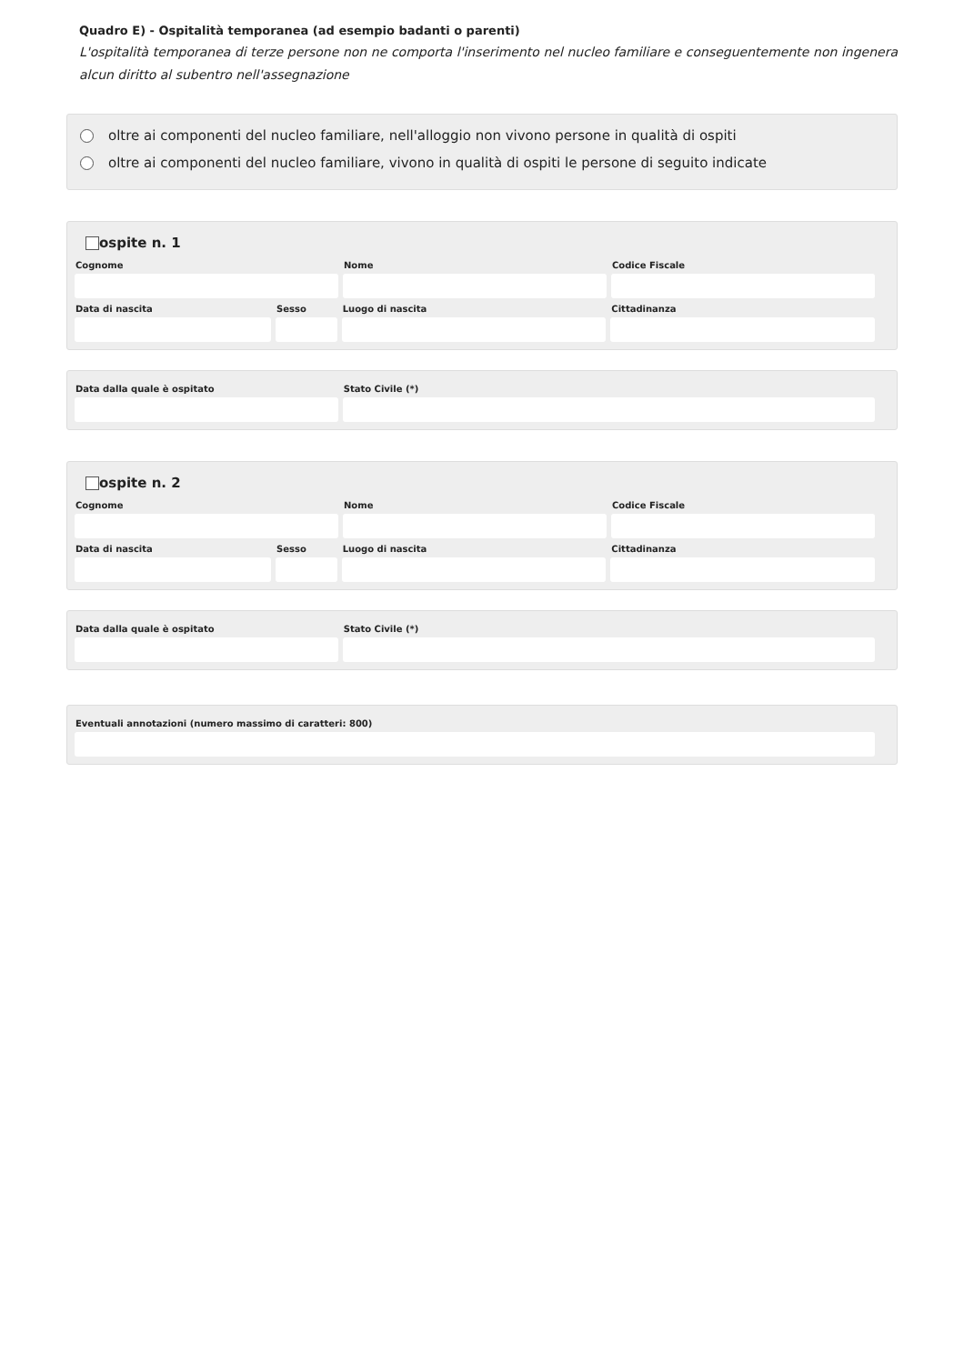Quadro E) - Ospitalità temporanea (ad esempio badanti o parenti)
L'ospitalità temporanea di terze persone non ne comporta l'inserimento nel nucleo familiare e conseguentemente non ingenera alcun diritto al subentro nell'assegnazione
oltre ai componenti del nucleo familiare, nell'alloggio non vivono persone in qualità di ospiti
oltre ai componenti del nucleo familiare, vivono in qualità di ospiti le persone di seguito indicate
ospite n. 1
Cognome Nome Codice Fiscale
Data di nascita Sesso Luogo di nascita Cittadinanza
Data dalla quale è ospitato Stato Civile (*)
ospite n. 2
Cognome Nome Codice Fiscale
Data di nascita Sesso Luogo di nascita Cittadinanza
Data dalla quale è ospitato Stato Civile (*)
Eventuali annotazioni (numero massimo di caratteri: 800)